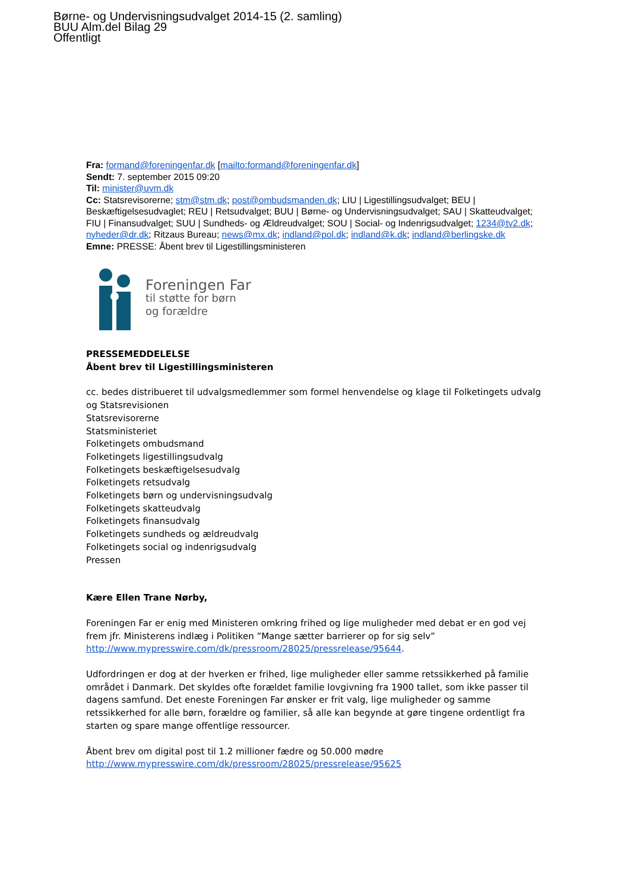Børne- og Undervisningsudvalget 2014-15 (2. samling)
BUU Alm.del Bilag 29
Offentligt
Fra: formand@foreningenfar.dk [mailto:formand@foreningenfar.dk]
Sendt: 7. september 2015 09:20
Til: minister@uvm.dk
Cc: Statsrevisorerne; stm@stm.dk; post@ombudsmanden.dk; LIU | Ligestillingsudvalget; BEU | Beskæftigelsesudvaglet; REU | Retsudvalget; BUU | Børne- og Undervisningsudvalget; SAU | Skatteudvalget; FIU | Finansudvalget; SUU | Sundheds- og Ældreudvalget; SOU | Social- og Indenrigsudvalget; 1234@tv2.dk; nyheder@dr.dk; Ritzaus Bureau; news@mx.dk; indland@pol.dk; indland@k.dk; indland@berlingske.dk
Emne: PRESSE: Åbent brev til Ligestillingsministeren
Foreningen Far
til støtte for børn
og forældre
PRESSEMEDDELELSE
Åbent brev til Ligestillingsministeren
cc. bedes distribueret til udvalgsmedlemmer som formel henvendelse og klage til Folketingets udvalg og Statsrevisionen
Statsrevisorerne
Statsministeriet
Folketingets ombudsmand
Folketingets ligestillingsudvalg
Folketingets beskæftigelsesudvalg
Folketingets retsudvalg
Folketingets børn og undervisningsudvalg
Folketingets skatteudvalg
Folketingets finansudvalg
Folketingets sundheds og ældreudvalg
Folketingets social og indenrigsudvalg
Pressen
Kære Ellen Trane Nørby,
Foreningen Far er enig med Ministeren omkring frihed og lige muligheder med debat er en god vej frem jfr. Ministerens indlæg i Politiken ”Mange sætter barrierer op for sig selv” http://www.mypresswire.com/dk/pressroom/28025/pressrelease/95644.
Udfordringen er dog at der hverken er frihed, lige muligheder eller samme retssikkerhed på familie området i Danmark. Det skyldes ofte forældet familie lovgivning fra 1900 tallet, som ikke passer til dagens samfund. Det eneste Foreningen Far ønsker er frit valg, lige muligheder og samme retssikkerhed for alle børn, forældre og familier, så alle kan begynde at gøre tingene ordentligt fra starten og spare mange offentlige ressourcer.
Åbent brev om digital post til 1.2 millioner fædre og 50.000 mødre
http://www.mypresswire.com/dk/pressroom/28025/pressrelease/95625